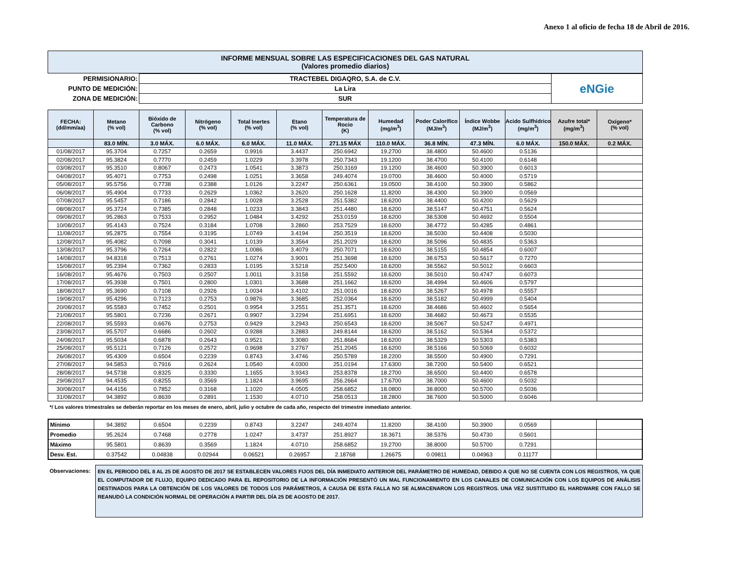Anexo 1 al oficio de fecha 18 de Abril de 2016.
| INFORME MENSUAL SOBRE LAS ESPECIFICACIONES DEL GAS NATURAL (Valores promedio diarios) |
| PERMISIONARIO: | TRACTEBEL DIGAQRO, S.A. de C.V. | eNGie |
| PUNTO DE MEDICIÓN: | La Lira | |
| ZONA DE MEDICIÓN: | SUR | |
| FECHA: (dd/mm/aa) | Metano (% vol) | Bióxido de Carbono (% vol) | Nitrógeno (% vol) | Total Inertes (% vol) | Etano (% vol) | Temperatura de Rocio (K) | Humedad (mg/m<sup>3</sup>) | Poder Calorífico (MJ/m<sup>3</sup>) | Índice Wobbe (MJ/m<sup>3</sup>) | Acido Sulfhídrico (mg/m<sup>3</sup>) | Azufre total* (mg/m<sup>3</sup>) | Oxígeno* (% vol) |
| --- | --- | --- | --- | --- | --- | --- | --- | --- | --- | --- | --- | --- |
| | 83.0 MÍN. | 3.0 MÁX. | 6.0 MÁX. | 6.0 MÁX. | 11.0 MÁX. | 271.15 MÁX | 110.0 MÁX. | 36.8 MÍN. | 47.3 MÍN. | 6.0 MÁX. | 150.0 MÁX. | 0.2 MÁX. |
| 01/08/2017 | 95.3704 | 0.7257 | 0.2659 | 0.9916 | 3.4437 | 250.6942 | 19.2700 | 38.4800 | 50.4600 | 0.5136 | | |
| 02/08/2017 | 95.3824 | 0.7770 | 0.2459 | 1.0229 | 3.3978 | 250.7343 | 19.1200 | 38.4700 | 50.4100 | 0.6148 | | |
| 03/08/2017 | 95.3510 | 0.8067 | 0.2473 | 1.0541 | 3.3873 | 250.3169 | 19.1200 | 38.4600 | 50.3900 | 0.6013 | | |
| 04/08/2017 | 95.4071 | 0.7753 | 0.2498 | 1.0251 | 3.3658 | 249.4074 | 19.0700 | 38.4600 | 50.4000 | 0.5719 | | |
| 05/08/2017 | 95.5756 | 0.7738 | 0.2388 | 1.0126 | 3.2247 | 250.6361 | 19.0500 | 38.4100 | 50.3900 | 0.5862 | | |
| 06/08/2017 | 95.4904 | 0.7733 | 0.2629 | 1.0362 | 3.2620 | 250.1628 | 11.8200 | 38.4300 | 50.3900 | 0.0569 | | |
| 07/08/2017 | 95.5457 | 0.7186 | 0.2842 | 1.0028 | 3.2528 | 251.5382 | 18.6200 | 38.4400 | 50.4200 | 0.5629 | | |
| 08/08/2017 | 95.3724 | 0.7385 | 0.2848 | 1.0233 | 3.3843 | 251.4480 | 18.6200 | 38.5147 | 50.4751 | 0.5624 | | |
| 09/08/2017 | 95.2863 | 0.7533 | 0.2952 | 1.0484 | 3.4292 | 253.0159 | 18.6200 | 38.5308 | 50.4692 | 0.5504 | | |
| 10/08/2017 | 95.4143 | 0.7524 | 0.3184 | 1.0708 | 3.2860 | 253.7529 | 18.6200 | 38.4772 | 50.4285 | 0.4861 | | |
| 11/08/2017 | 95.2875 | 0.7554 | 0.3195 | 1.0749 | 3.4194 | 250.3519 | 18.6200 | 38.5030 | 50.4408 | 0.5030 | | |
| 12/08/2017 | 95.4082 | 0.7098 | 0.3041 | 1.0139 | 3.3564 | 251.2029 | 18.6200 | 38.5096 | 50.4835 | 0.5363 | | |
| 13/08/2017 | 95.3796 | 0.7264 | 0.2822 | 1.0086 | 3.4079 | 250.7071 | 18.6200 | 38.5155 | 50.4854 | 0.6007 | | |
| 14/08/2017 | 94.8318 | 0.7513 | 0.2761 | 1.0274 | 3.9001 | 251.3698 | 18.6200 | 38.6753 | 50.5617 | 0.7270 | | |
| 15/08/2017 | 95.2394 | 0.7362 | 0.2833 | 1.0195 | 3.5218 | 252.5400 | 18.6200 | 38.5562 | 50.5012 | 0.6603 | | |
| 16/08/2017 | 95.4676 | 0.7503 | 0.2507 | 1.0011 | 3.3158 | 251.5592 | 18.6200 | 38.5010 | 50.4747 | 0.6073 | | |
| 17/08/2017 | 95.3938 | 0.7501 | 0.2800 | 1.0301 | 3.3688 | 251.1662 | 18.6200 | 38.4994 | 50.4606 | 0.5797 | | |
| 18/08/2017 | 95.3690 | 0.7108 | 0.2926 | 1.0034 | 3.4102 | 251.0016 | 18.6200 | 38.5267 | 50.4978 | 0.5557 | | |
| 19/08/2017 | 95.4296 | 0.7123 | 0.2753 | 0.9876 | 3.3685 | 252.0364 | 18.6200 | 38.5182 | 50.4999 | 0.5404 | | |
| 20/08/2017 | 95.5583 | 0.7452 | 0.2501 | 0.9954 | 3.2551 | 251.3571 | 18.6200 | 38.4686 | 50.4602 | 0.5654 | | |
| 21/08/2017 | 95.5801 | 0.7236 | 0.2671 | 0.9907 | 3.2294 | 251.6951 | 18.6200 | 38.4682 | 50.4673 | 0.5535 | | |
| 22/08/2017 | 95.5593 | 0.6676 | 0.2753 | 0.9429 | 3.2943 | 250.6543 | 18.6200 | 38.5067 | 50.5247 | 0.4971 | | |
| 23/08/2017 | 95.5707 | 0.6686 | 0.2602 | 0.9288 | 3.2883 | 249.8144 | 18.6200 | 38.5162 | 50.5364 | 0.5372 | | |
| 24/08/2017 | 95.5034 | 0.6878 | 0.2643 | 0.9521 | 3.3080 | 251.8684 | 18.6200 | 38.5329 | 50.5303 | 0.5383 | | |
| 25/08/2017 | 95.5121 | 0.7126 | 0.2572 | 0.9698 | 3.2767 | 251.2045 | 18.6200 | 38.5166 | 50.5069 | 0.6032 | | |
| 26/08/2017 | 95.4309 | 0.6504 | 0.2239 | 0.8743 | 3.4746 | 250.5789 | 18.2200 | 38.5500 | 50.4900 | 0.7291 | | |
| 27/08/2017 | 94.5853 | 0.7916 | 0.2624 | 1.0540 | 4.0300 | 251.0194 | 17.6300 | 38.7200 | 50.5400 | 0.6521 | | |
| 28/08/2017 | 94.5738 | 0.8325 | 0.3330 | 1.1655 | 3.9343 | 253.8378 | 18.2700 | 38.6500 | 50.4400 | 0.6578 | | |
| 29/08/2017 | 94.4535 | 0.8255 | 0.3569 | 1.1824 | 3.9695 | 256.2664 | 17.6700 | 38.7000 | 50.4600 | 0.5032 | | |
| 30/08/2017 | 94.4156 | 0.7852 | 0.3168 | 1.1020 | 4.0505 | 258.6852 | 18.0800 | 38.8000 | 50.5700 | 0.5036 | | |
| 31/08/2017 | 94.3892 | 0.8639 | 0.2891 | 1.1530 | 4.0710 | 258.0513 | 18.2800 | 38.7600 | 50.5000 | 0.6046 | | |
*/ Los valores trimestrales se deberán reportar en los meses de enero, abril, julio y octubre de cada año, respecto del trimestre inmediato anterior.
| Mínimo | 94.3892 | 0.6504 | 0.2239 | 0.8743 | 3.2247 | 249.4074 | 11.8200 | 38.4100 | 50.3900 | 0.0569 | | |
| Promedio | 95.2624 | 0.7468 | 0.2778 | 1.0247 | 3.4737 | 251.8927 | 18.3671 | 38.5376 | 50.4730 | 0.5601 | | |
| Máximo | 95.5801 | 0.8639 | 0.3569 | 1.1824 | 4.0710 | 258.6852 | 19.2700 | 38.8000 | 50.5700 | 0.7291 | | |
| Desv. Est. | 0.37542 | 0.04838 | 0.02944 | 0.06521 | 0.26957 | 2.18768 | 1.26675 | 0.09811 | 0.04963 | 0.11177 | | |
Observaciones:
EN EL PERIODO DEL 8 AL 25 DE AGOSTO DE 2017 SE ESTABLECEN VALORES FIJOS DEL DÍA INMEDIATO ANTERIOR DEL PARÁMETRO DE HUMEDAD, DEBIDO A QUE NO SE CUENTA CON LOS REGISTROS, YA QUE EL COMPUTADOR DE FLUJO, EQUIPO DEDICADO PARA EL REPOSITORIO DE LA INFORMACIÓN PRESENTÓ UN MAL FUNCIONAMIENTO EN LOS CANALES DE COMUNICACIÓN CON LOS EQUIPOS DE ANÁLISIS DESTINADOS PARA LA OBTENCIÓN DE LOS VALORES DE TODOS LOS PARÁMETROS, A CAUSA DE ESTA FALLA NO SE ALMACENARON LOS REGISTROS. UNA VEZ SUSTITUIDO EL HARDWARE CON FALLO SE REANUDÓ LA CONDICIÓN NORMAL DE OPERACIÓN A PARTIR DEL DÍA 25 DE AGOSTO DE 2017.